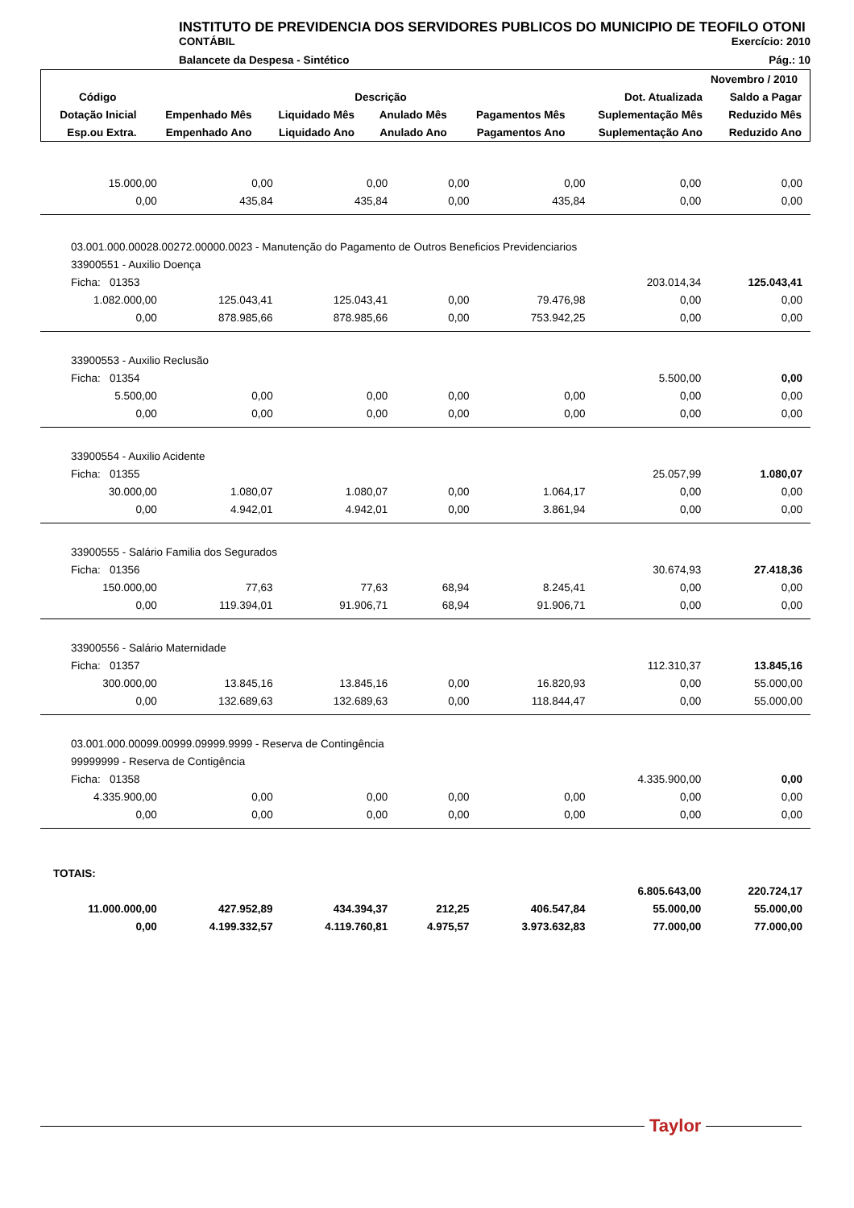INSTITUTO DE PREVIDENCIA DOS SERVIDORES PUBLICOS DO MUNICIPIO DE TEOFILO OTONI
CONTÁBIL Exercício: 2010
Balancete da Despesa - Sintético Pág.: 10
| Novembro / 2010 | | | | | | |
| --- | --- | --- | --- | --- | --- | --- |
| Código | Descrição | | | | Dot. Atualizada | Saldo a Pagar |
| Dotação Inicial | Empenhado Mês | Liquidado Mês | Anulado Mês | Pagamentos Mês | Suplementação Mês | Reduzido Mês |
| Esp.ou Extra. | Empenhado Ano | Liquidado Ano | Anulado Ano | Pagamentos Ano | Suplementação Ano | Reduzido Ano |
| 15.000,00 | 0,00 | 0,00 | 0,00 | 0,00 | 0,00 | 0,00 |
| 0,00 | 435,84 | 435,84 | 0,00 | 435,84 | 0,00 | 0,00 |
| 03.001.000.00028.00272.00000.0023 - Manutenção do Pagamento de Outros Beneficios Previdenciarios | | | | | | |
| 33900551 - Auxilio Doença | | | | | | |
| Ficha: 01353 | | | | | 203.014,34 | 125.043,41 |
| 1.082.000,00 | 125.043,41 | 125.043,41 | 0,00 | 79.476,98 | 0,00 | 0,00 |
| 0,00 | 878.985,66 | 878.985,66 | 0,00 | 753.942,25 | 0,00 | 0,00 |
| 33900553 - Auxilio Reclusão | | | | | | |
| Ficha: 01354 | | | | | 5.500,00 | 0,00 |
| 5.500,00 | 0,00 | 0,00 | 0,00 | 0,00 | 0,00 | 0,00 |
| 0,00 | 0,00 | 0,00 | 0,00 | 0,00 | 0,00 | 0,00 |
| 33900554 - Auxilio Acidente | | | | | | |
| Ficha: 01355 | | | | | 25.057,99 | 1.080,07 |
| 30.000,00 | 1.080,07 | 1.080,07 | 0,00 | 1.064,17 | 0,00 | 0,00 |
| 0,00 | 4.942,01 | 4.942,01 | 0,00 | 3.861,94 | 0,00 | 0,00 |
| 33900555 - Salário Familia dos Segurados | | | | | | |
| Ficha: 01356 | | | | | 30.674,93 | 27.418,36 |
| 150.000,00 | 77,63 | 77,63 | 68,94 | 8.245,41 | 0,00 | 0,00 |
| 0,00 | 119.394,01 | 91.906,71 | 68,94 | 91.906,71 | 0,00 | 0,00 |
| 33900556 - Salário Maternidade | | | | | | |
| Ficha: 01357 | | | | | 112.310,37 | 13.845,16 |
| 300.000,00 | 13.845,16 | 13.845,16 | 0,00 | 16.820,93 | 0,00 | 55.000,00 |
| 0,00 | 132.689,63 | 132.689,63 | 0,00 | 118.844,47 | 0,00 | 55.000,00 |
| 03.001.000.00099.00999.09999.9999 - Reserva de Contingência | | | | | | |
| 99999999 - Reserva de Contigência | | | | | | |
| Ficha: 01358 | | | | | 4.335.900,00 | 0,00 |
| 4.335.900,00 | 0,00 | 0,00 | 0,00 | 0,00 | 0,00 | 0,00 |
| 0,00 | 0,00 | 0,00 | 0,00 | 0,00 | 0,00 | 0,00 |
| TOTAIS: | | | | | | |
| | | | | | 6.805.643,00 | 220.724,17 |
| 11.000.000,00 | 427.952,89 | 434.394,37 | 212,25 | 406.547,84 | 55.000,00 | 55.000,00 |
| 0,00 | 4.199.332,57 | 4.119.760,81 | 4.975,57 | 3.973.632,83 | 77.000,00 | 77.000,00 |
Taylor